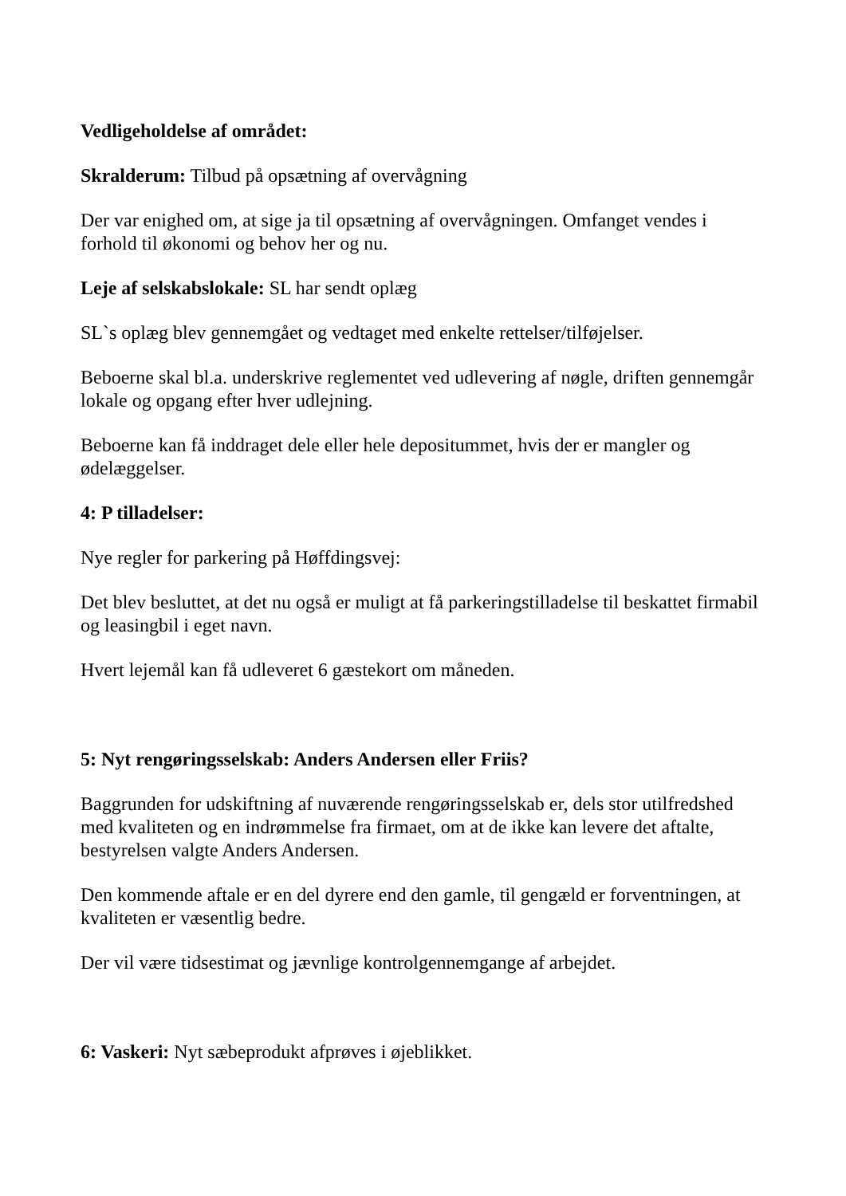Vedligeholdelse af området:
Skralderum: Tilbud på opsætning af overvågning
Der var enighed om, at sige ja til opsætning af overvågningen. Omfanget vendes i forhold til økonomi og behov her og nu.
Leje af selskabslokale: SL har sendt oplæg
SL`s oplæg blev gennemgået og vedtaget med enkelte rettelser/tilføjelser.
Beboerne skal bl.a. underskrive reglementet ved udlevering af nøgle, driften gennemgår lokale og opgang efter hver udlejning.
Beboerne kan få inddraget dele eller hele depositummet, hvis der er mangler og ødelæggelser.
4: P tilladelser:
Nye regler for parkering på Høffdingsvej:
Det blev besluttet, at det nu også er muligt at få parkeringstilladelse til beskattet firmabil og leasingbil i eget navn.
Hvert lejemål kan få udleveret 6 gæstekort om måneden.
5: Nyt rengøringsselskab: Anders Andersen eller Friis?
Baggrunden for udskiftning af nuværende rengøringsselskab er, dels stor utilfredshed med kvaliteten og en indrømmelse fra firmaet, om at de ikke kan levere det aftalte, bestyrelsen valgte Anders Andersen.
Den kommende aftale er en del dyrere end den gamle, til gengæld er forventningen, at kvaliteten er væsentlig bedre.
Der vil være tidsestimat og jævnlige kontrolgennemgange af arbejdet.
6: Vaskeri: Nyt sæbeprodukt afprøves i øjeblikket.